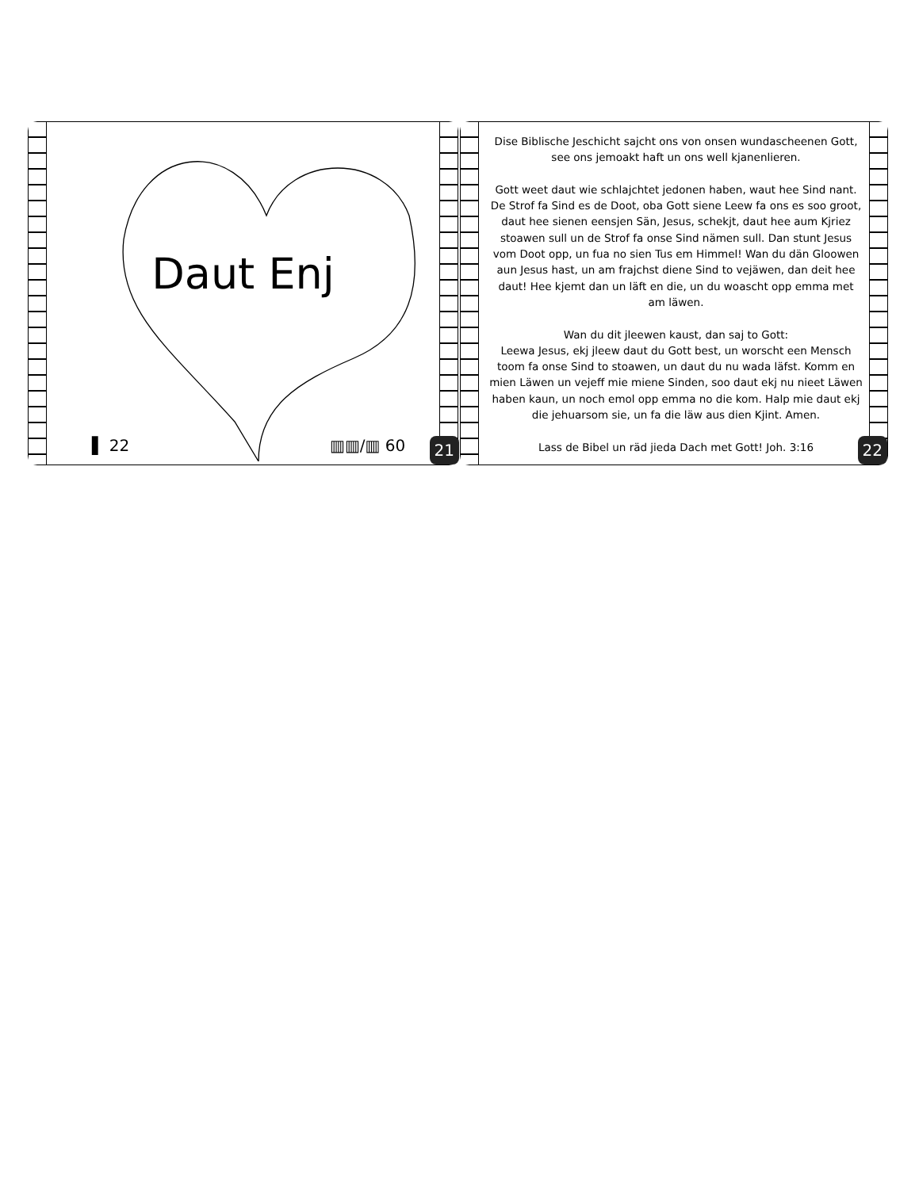Daut Enj
▌ 22 ▥▥/▥ 60
21
Dise Biblische Jeschicht sajcht ons von onsen wundascheenen Gott, see ons jemoakt haft un ons well kjanenlieren.
Gott weet daut wie schlajchtet jedonen haben, waut hee Sind nant. De Strof fa Sind es de Doot, oba Gott siene Leew fa ons es soo groot, daut hee sienen eensjen Sän, Jesus, schekjt, daut hee aum Kjriez stoawen sull un de Strof fa onse Sind nämen sull. Dan stunt Jesus vom Doot opp, un fua no sien Tus em Himmel! Wan du dän Gloowen aun Jesus hast, un am frajchst diene Sind to vejäwen, dan deit hee daut! Hee kjemt dan un läft en die, un du woascht opp emma met am läwen.
Wan du dit jleewen kaust, dan saj to Gott:
Leewa Jesus, ekj jleew daut du Gott best, un worscht een Mensch toom fa onse Sind to stoawen, un daut du nu wada läfst. Komm en mien Läwen un vejeff mie miene Sinden, soo daut ekj nu nieet Läwen haben kaun, un noch emol opp emma no die kom. Halp mie daut ekj die jehuarsom sie, un fa die läw aus dien Kjint. Amen.
Lass de Bibel un räd jieda Dach met Gott! Joh. 3:16
22